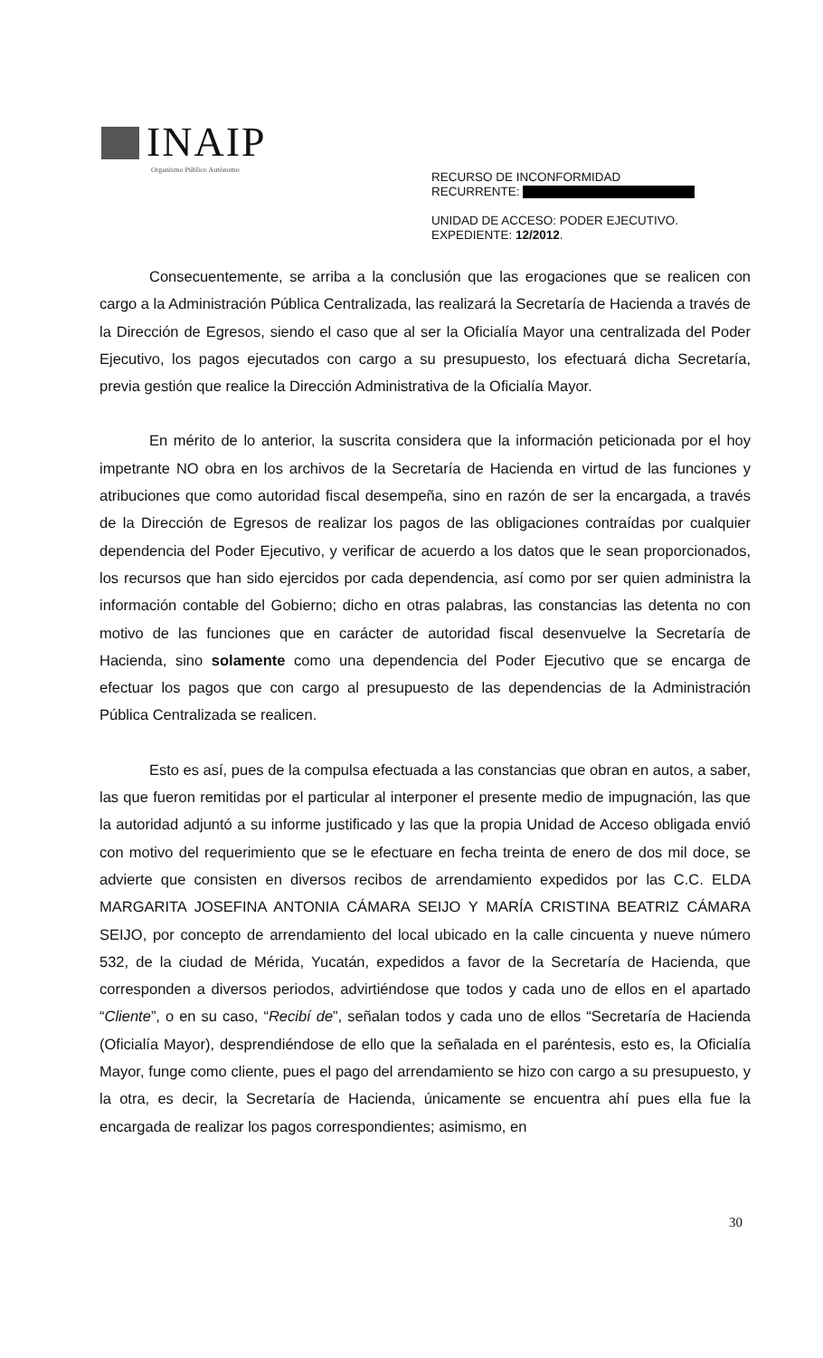INAIP
Organismo Público Autónomo
RECURSO DE INCONFORMIDAD
RECURRENTE:
UNIDAD DE ACCESO: PODER EJECUTIVO.
EXPEDIENTE: 12/2012.
Consecuentemente, se arriba a la conclusión que las erogaciones que se realicen con cargo a la Administración Pública Centralizada, las realizará la Secretaría de Hacienda a través de la Dirección de Egresos, siendo el caso que al ser la Oficialía Mayor una centralizada del Poder Ejecutivo, los pagos ejecutados con cargo a su presupuesto, los efectuará dicha Secretaría, previa gestión que realice la Dirección Administrativa de la Oficialía Mayor.
En mérito de lo anterior, la suscrita considera que la información peticionada por el hoy impetrante NO obra en los archivos de la Secretaría de Hacienda en virtud de las funciones y atribuciones que como autoridad fiscal desempeña, sino en razón de ser la encargada, a través de la Dirección de Egresos de realizar los pagos de las obligaciones contraídas por cualquier dependencia del Poder Ejecutivo, y verificar de acuerdo a los datos que le sean proporcionados, los recursos que han sido ejercidos por cada dependencia, así como por ser quien administra la información contable del Gobierno; dicho en otras palabras, las constancias las detenta no con motivo de las funciones que en carácter de autoridad fiscal desenvuelve la Secretaría de Hacienda, sino solamente como una dependencia del Poder Ejecutivo que se encarga de efectuar los pagos que con cargo al presupuesto de las dependencias de la Administración Pública Centralizada se realicen.
Esto es así, pues de la compulsa efectuada a las constancias que obran en autos, a saber, las que fueron remitidas por el particular al interponer el presente medio de impugnación, las que la autoridad adjuntó a su informe justificado y las que la propia Unidad de Acceso obligada envió con motivo del requerimiento que se le efectuare en fecha treinta de enero de dos mil doce, se advierte que consisten en diversos recibos de arrendamiento expedidos por las C.C. ELDA MARGARITA JOSEFINA ANTONIA CÁMARA SEIJO Y MARÍA CRISTINA BEATRIZ CÁMARA SEIJO, por concepto de arrendamiento del local ubicado en la calle cincuenta y nueve número 532, de la ciudad de Mérida, Yucatán, expedidos a favor de la Secretaría de Hacienda, que corresponden a diversos periodos, advirtiéndose que todos y cada uno de ellos en el apartado “Cliente”, o en su caso, “Recibí de”, señalan todos y cada uno de ellos “Secretaría de Hacienda (Oficialía Mayor), desprendiéndose de ello que la señalada en el paréntesis, esto es, la Oficialía Mayor, funge como cliente, pues el pago del arrendamiento se hizo con cargo a su presupuesto, y la otra, es decir, la Secretaría de Hacienda, únicamente se encuentra ahí pues ella fue la encargada de realizar los pagos correspondientes; asimismo, en
30